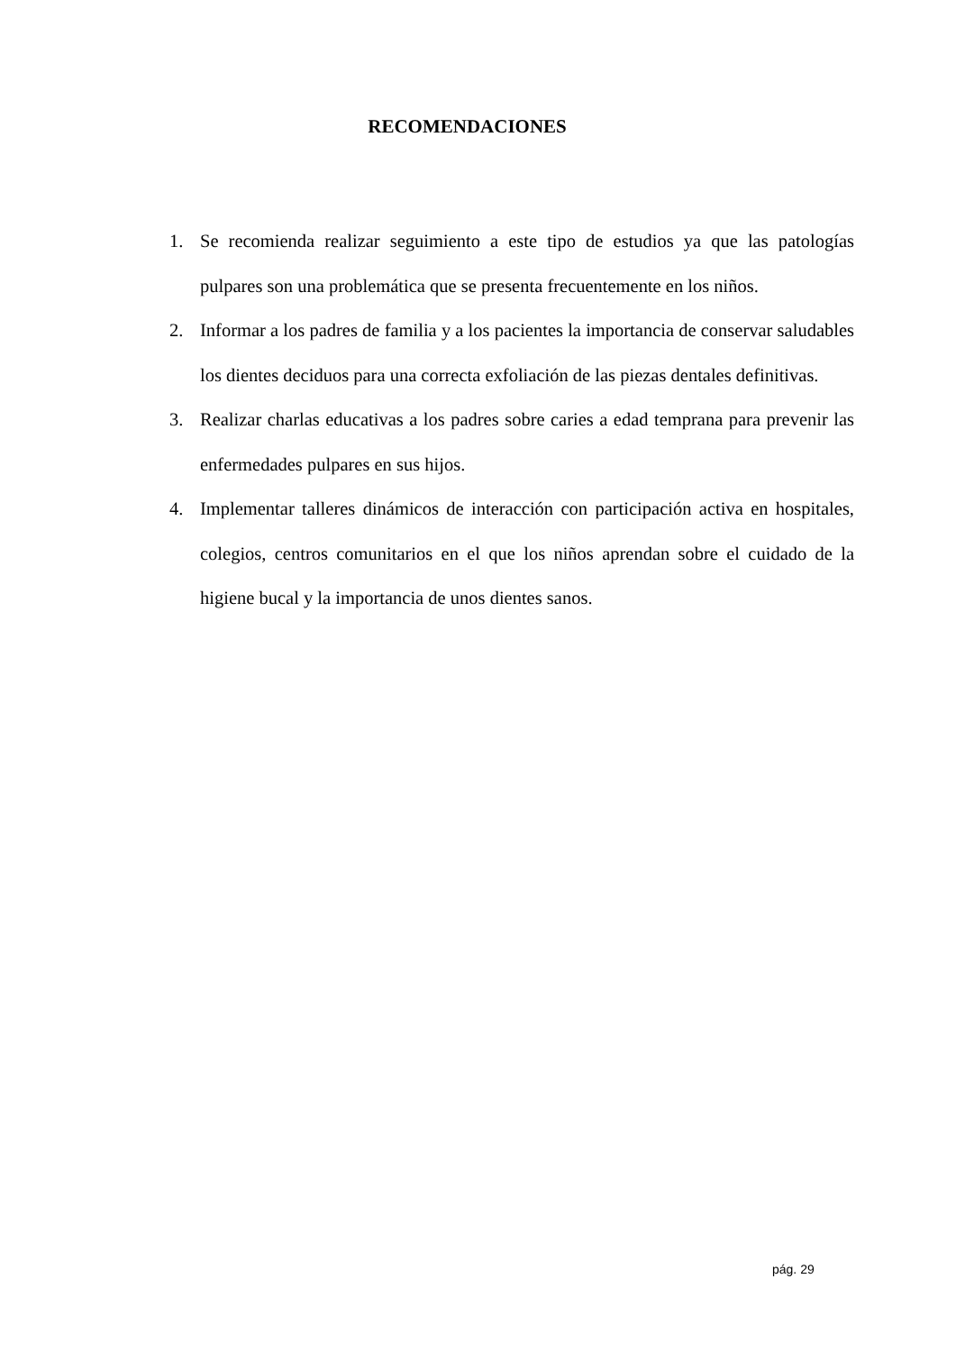RECOMENDACIONES
1. Se recomienda realizar seguimiento a este tipo de estudios ya que las patologías pulpares son una problemática que se presenta frecuentemente en los niños.
2. Informar a los padres de familia y a los pacientes la importancia de conservar saludables los dientes deciduos para una correcta exfoliación de las piezas dentales definitivas.
3. Realizar charlas educativas a los padres sobre caries a edad temprana para prevenir las enfermedades pulpares en sus hijos.
4. Implementar talleres dinámicos de interacción con participación activa en hospitales, colegios, centros comunitarios en el que los niños aprendan sobre el cuidado de la higiene bucal y la importancia de unos dientes sanos.
pág. 29